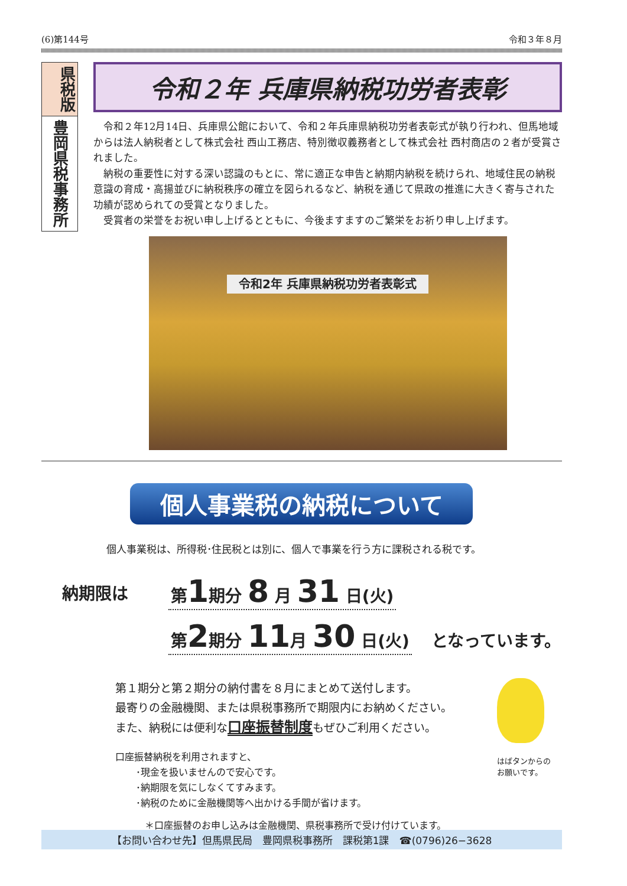(6)第144号 令和３年８月
県税版
豊岡県税事務所
令和２年 兵庫県納税功労者表彰
令和２年12月14日、兵庫県公館において、令和２年兵庫県納税功労者表彰式が執り行われ、但馬地域からは法人納税者として株式会社 西山工務店、特別徴収義務者として株式会社 西村商店の２者が受賞されました。
納税の重要性に対する深い認識のもとに、常に適正な申告と納期内納税を続けられ、地域住民の納税意識の育成・高揚並びに納税秩序の確立を図られるなど、納税を通じて県政の推進に大きく寄与された功績が認められての受賞となりました。
受賞者の栄誉をお祝い申し上げるとともに、今後ますますのご繁栄をお祈り申し上げます。
令和2年 兵庫県納税功労者表彰式
個人事業税の納税について
個人事業税は、所得税･住民税とは別に、個人で事業を行う方に課税される税です。
納期限は
第1期分 8 月 31 日(火)
第2期分 11月 30 日(火)
　となっています。
第１期分と第２期分の納付書を８月にまとめて送付します。
最寄りの金融機関、または県税事務所で期限内にお納めください。
また、納税には便利な口座振替制度もぜひご利用ください。
口座振替納税を利用されますと、
･現金を扱いませんので安心です。
･納期限を気にしなくてすみます。
･納税のために金融機関等へ出かける手間が省けます。
＊口座振替のお申し込みは金融機関、県税事務所で受け付けています。
はばタンからの
お願いです。
【お問い合わせ先】但馬県民局　豊岡県税事務所　課税第1課　☎(0796)26−3628